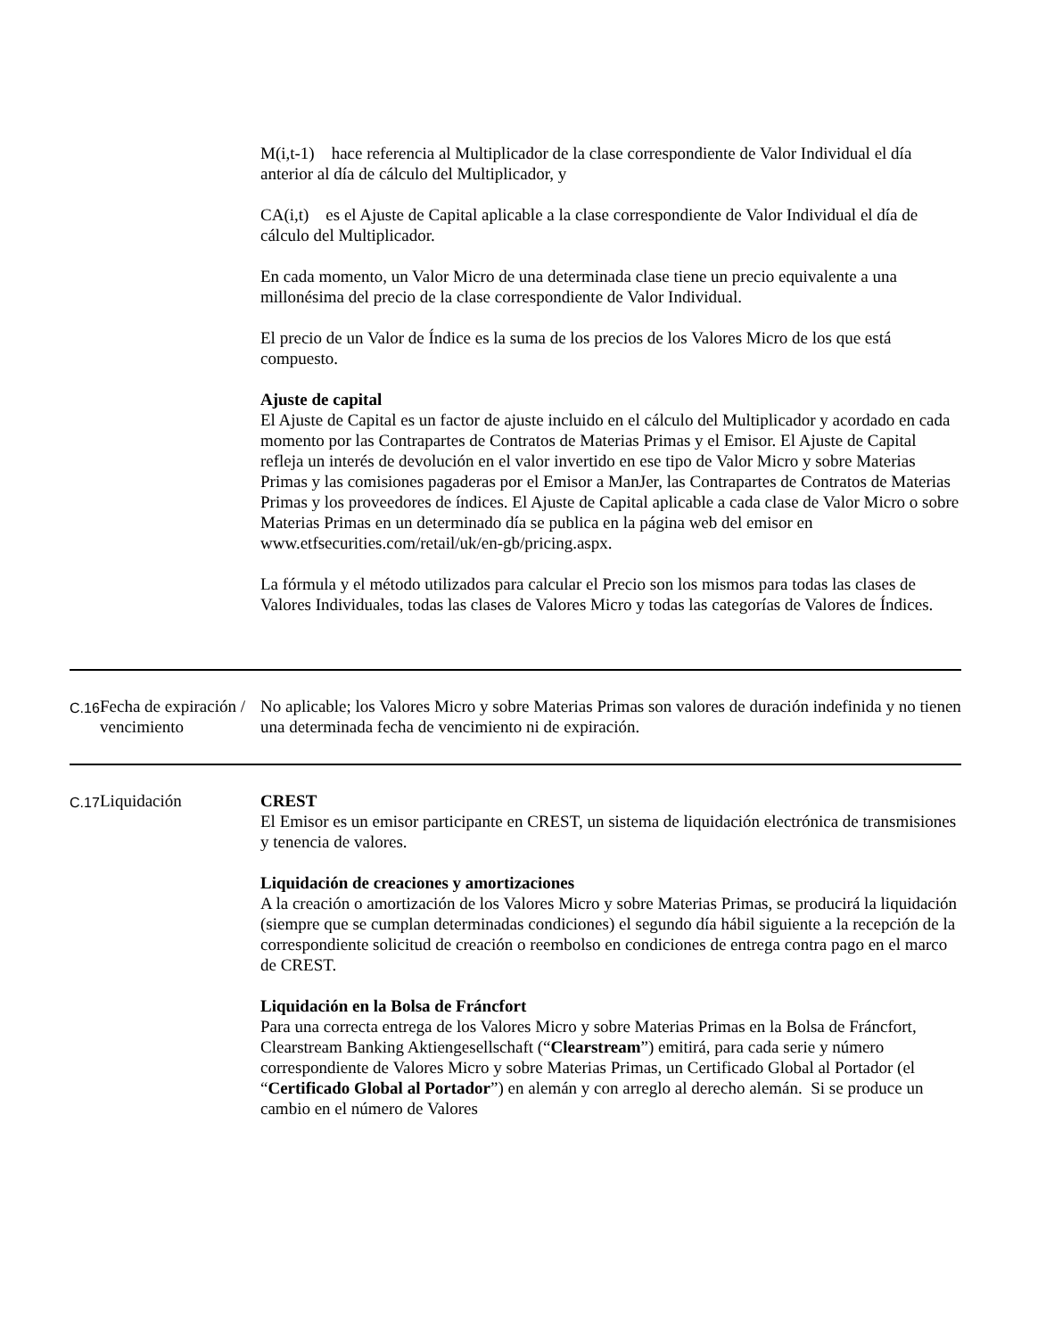| | | M(i,t-1) hace referencia al Multiplicador de la clase correspondiente de Valor Individual el día anterior al día de cálculo del Multiplicador, y CA(i,t) es el Ajuste de Capital aplicable a la clase correspondiente de Valor Individual el día de cálculo del Multiplicador. En cada momento, un Valor Micro de una determinada clase tiene un precio equivalente a una millonésima del precio de la clase correspondiente de Valor Individual. El precio de un Valor de Índice es la suma de los precios de los Valores Micro de los que está compuesto. Ajuste de capital El Ajuste de Capital es un factor de ajuste incluido en el cálculo del Multiplicador y acordado en cada momento por las Contrapartes de Contratos de Materias Primas y el Emisor. El Ajuste de Capital refleja un interés de devolución en el valor invertido en ese tipo de Valor Micro y sobre Materias Primas y las comisiones pagaderas por el Emisor a ManJer, las Contrapartes de Contratos de Materias Primas y los proveedores de índices. El Ajuste de Capital aplicable a cada clase de Valor Micro o sobre Materias Primas en un determinado día se publica en la página web del emisor en www.etfsecurities.com/retail/uk/en-gb/pricing.aspx. La fórmula y el método utilizados para calcular el Precio son los mismos para todas las clases de Valores Individuales, todas las clases de Valores Micro y todas las categorías de Valores de Índices. |
| C.16 | Fecha de expiración / vencimiento | No aplicable; los Valores Micro y sobre Materias Primas son valores de duración indefinida y no tienen una determinada fecha de vencimiento ni de expiración. |
| C.17 | Liquidación | CREST El Emisor es un emisor participante en CREST, un sistema de liquidación electrónica de transmisiones y tenencia de valores. Liquidación de creaciones y amortizaciones A la creación o amortización de los Valores Micro y sobre Materias Primas, se producirá la liquidación (siempre que se cumplan determinadas condiciones) el segundo día hábil siguiente a la recepción de la correspondiente solicitud de creación o reembolso en condiciones de entrega contra pago en el marco de CREST. Liquidación en la Bolsa de Fráncfort Para una correcta entrega de los Valores Micro y sobre Materias Primas en la Bolsa de Fráncfort, Clearstream Banking Aktiengesellschaft (“ Clearstream ”) emitirá, para cada serie y número correspondiente de Valores Micro y sobre Materias Primas, un Certificado Global al Portador (el “ Certificado Global al Portador ”) en alemán y con arreglo al derecho alemán. Si se produce un cambio en el número de Valores |